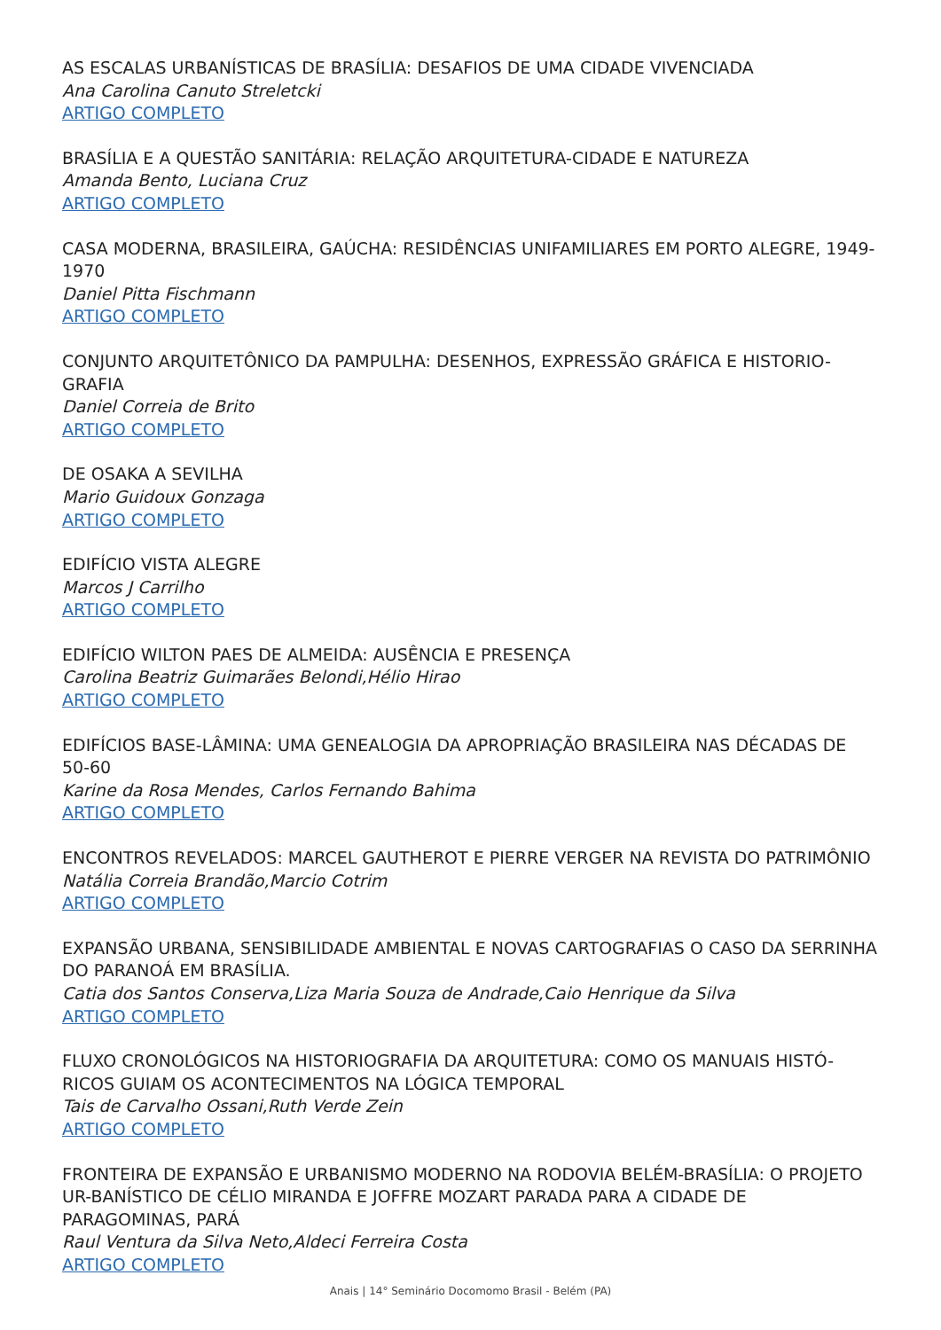AS ESCALAS URBANÍSTICAS DE BRASÍLIA: DESAFIOS DE UMA CIDADE VIVENCIADA
Ana Carolina Canuto Streletcki
ARTIGO COMPLETO
BRASÍLIA E A QUESTÃO SANITÁRIA: RELAÇÃO ARQUITETURA-CIDADE E NATUREZA
Amanda Bento, Luciana Cruz
ARTIGO COMPLETO
CASA MODERNA, BRASILEIRA, GAÚCHA: RESIDÊNCIAS UNIFAMILIARES EM PORTO ALEGRE, 1949-1970
Daniel Pitta Fischmann
ARTIGO COMPLETO
CONJUNTO ARQUITETÔNICO DA PAMPULHA: DESENHOS, EXPRESSÃO GRÁFICA E HISTORIO-GRAFIA
Daniel Correia de Brito
ARTIGO COMPLETO
DE OSAKA A SEVILHA
Mario Guidoux Gonzaga
ARTIGO COMPLETO
EDIFÍCIO VISTA ALEGRE
Marcos J Carrilho
ARTIGO COMPLETO
EDIFÍCIO WILTON PAES DE ALMEIDA: AUSÊNCIA E PRESENÇA
Carolina Beatriz Guimarães Belondi,Hélio Hirao
ARTIGO COMPLETO
EDIFÍCIOS BASE-LÂMINA: UMA GENEALOGIA DA APROPRIAÇÃO BRASILEIRA NAS DÉCADAS DE 50-60
Karine da Rosa Mendes, Carlos Fernando Bahima
ARTIGO COMPLETO
ENCONTROS REVELADOS: MARCEL GAUTHEROT E PIERRE VERGER NA REVISTA DO PATRIMÔNIO
Natália Correia Brandão,Marcio Cotrim
ARTIGO COMPLETO
EXPANSÃO URBANA, SENSIBILIDADE AMBIENTAL E NOVAS CARTOGRAFIAS O CASO DA SERRINHA DO PARANOÁ EM BRASÍLIA.
Catia dos Santos Conserva,Liza Maria Souza de Andrade,Caio Henrique da Silva
ARTIGO COMPLETO
FLUXO CRONOLÓGICOS NA HISTORIOGRAFIA DA ARQUITETURA: COMO OS MANUAIS HISTÓ-RICOS GUIAM OS ACONTECIMENTOS NA LÓGICA TEMPORAL
Tais de Carvalho Ossani,Ruth Verde Zein
ARTIGO COMPLETO
FRONTEIRA DE EXPANSÃO E URBANISMO MODERNO NA RODOVIA BELÉM-BRASÍLIA: O PROJETO UR-BANÍSTICO DE CÉLIO MIRANDA E JOFFRE MOZART PARADA PARA A CIDADE DE PARAGOMINAS, PARÁ
Raul Ventura da Silva Neto,Aldeci Ferreira Costa
ARTIGO COMPLETO
Anais | 14° Seminário Docomomo Brasil - Belém (PA)